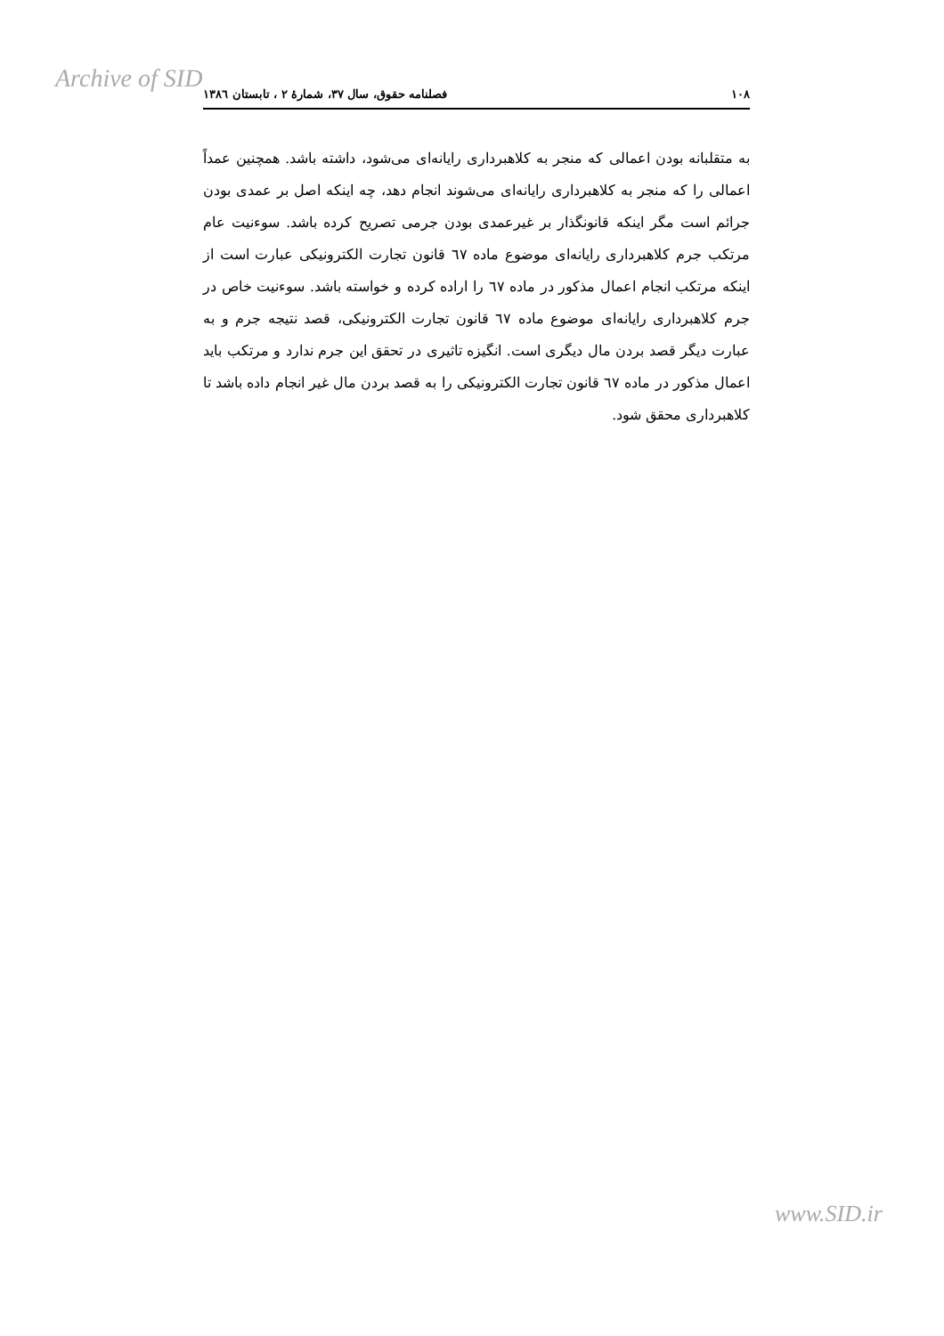Archive of SID
۱۰۸ فصلنامه حقوق، سال ۳۷، شمارهٔ ۲ ، تابستان ۱۳۸٦
به متقلبانه بودن اعمالی که منجر به کلاهبرداری رایانه‌ای می‌شود، داشته باشد. همچنین عمداً اعمالی را که منجر به کلاهبرداری رایانه‌ای می‌شوند انجام دهد، چه اینکه اصل بر عمدی بودن جرائم است مگر اینکه قانونگذار بر غیرعمدی بودن جرمی تصریح کرده باشد. سوءنیت عام مرتکب جرم کلاهبرداری رایانه‌ای موضوع ماده ٦٧ قانون تجارت الکترونیکی عبارت است از اینکه مرتکب انجام اعمال مذکور در ماده ٦٧ را اراده کرده و خواسته باشد. سوءنیت خاص در جرم کلاهبرداری رایانه‌ای موضوع ماده ٦٧ قانون تجارت الکترونیکی، قصد نتیجه جرم و به عبارت دیگر قصد بردن مال دیگری است. انگیزه تاثیری در تحقق این جرم ندارد و مرتکب باید اعمال مذکور در ماده ٦٧ قانون تجارت الکترونیکی را به قصد بردن مال غیر انجام داده باشد تا کلاهبرداری محقق شود.
www.SID.ir